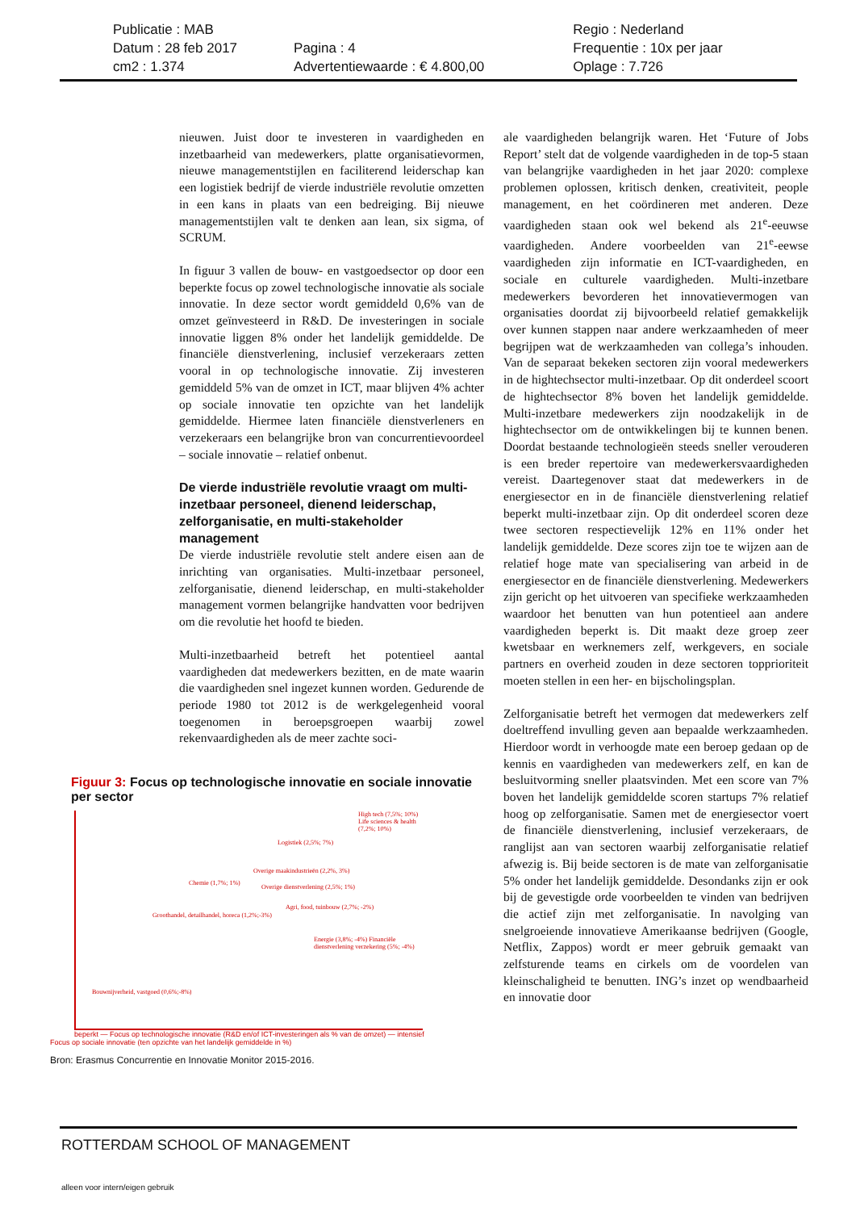Publicatie : MAB
Datum : 28 feb 2017
cm2 : 1.374
Pagina : 4
Advertentiewaarde : € 4.800,00
Regio : Nederland
Frequentie : 10x per jaar
Oplage : 7.726
nieuwen. Juist door te investeren in vaardigheden en inzetbaarheid van medewerkers, platte organisatievormen, nieuwe managementstijlen en faciliterend leiderschap kan een logistiek bedrijf de vierde industriële revolutie omzetten in een kans in plaats van een bedreiging. Bij nieuwe managementstijlen valt te denken aan lean, six sigma, of SCRUM.
In figuur 3 vallen de bouw- en vastgoedsector op door een beperkte focus op zowel technologische innovatie als sociale innovatie. In deze sector wordt gemiddeld 0,6% van de omzet geïnvesteerd in R&D. De investeringen in sociale innovatie liggen 8% onder het landelijk gemiddelde. De financiële dienstverlening, inclusief verzekeraars zetten vooral in op technologische innovatie. Zij investeren gemiddeld 5% van de omzet in ICT, maar blijven 4% achter op sociale innovatie ten opzichte van het landelijk gemiddelde. Hiermee laten financiële dienstverleners en verzekeraars een belangrijke bron van concurrentievoordeel – sociale innovatie – relatief onbenut.
De vierde industriële revolutie vraagt om multi-inzetbaar personeel, dienend leiderschap, zelforganisatie, en multi-stakeholder management
De vierde industriële revolutie stelt andere eisen aan de inrichting van organisaties. Multi-inzetbaar personeel, zelforganisatie, dienend leiderschap, en multi-stakeholder management vormen belangrijke handvatten voor bedrijven om die revolutie het hoofd te bieden.
Multi-inzetbaarheid betreft het potentieel aantal vaardigheden dat medewerkers bezitten, en de mate waarin die vaardigheden snel ingezet kunnen worden. Gedurende de periode 1980 tot 2012 is de werkgelegenheid vooral toegenomen in beroepsgroepen waarbij zowel rekenvaardigheden als de meer zachte soci-
ale vaardigheden belangrijk waren. Het ‘Future of Jobs Report’ stelt dat de volgende vaardigheden in de top-5 staan van belangrijke vaardigheden in het jaar 2020: complexe problemen oplossen, kritisch denken, creativiteit, people management, en het coördineren met anderen. Deze vaardigheden staan ook wel bekend als 21<sup>e</sup>-eeuwse vaardigheden. Andere voorbeelden van 21<sup>e</sup>-eewse vaardigheden zijn informatie en ICT-vaardigheden, en sociale en culturele vaardigheden. Multi-inzetbare medewerkers bevorderen het innovatievermogen van organisaties doordat zij bijvoorbeeld relatief gemakkelijk over kunnen stappen naar andere werkzaamheden of meer begrijpen wat de werkzaamheden van collega’s inhouden. Van de separaat bekeken sectoren zijn vooral medewerkers in de hightechsector multi-inzetbaar. Op dit onderdeel scoort de hightechsector 8% boven het landelijk gemiddelde. Multi-inzetbare medewerkers zijn noodzakelijk in de hightechsector om de ontwikkelingen bij te kunnen benen. Doordat bestaande technologieën steeds sneller verouderen is een breder repertoire van medewerkersvaardigheden vereist. Daartegenover staat dat medewerkers in de energiesector en in de financiële dienstverlening relatief beperkt multi-inzetbaar zijn. Op dit onderdeel scoren deze twee sectoren respectievelijk 12% en 11% onder het landelijk gemiddelde. Deze scores zijn toe te wijzen aan de relatief hoge mate van specialisering van arbeid in de energiesector en de financiële dienstverlening. Medewerkers zijn gericht op het uitvoeren van specifieke werkzaamheden waardoor het benutten van hun potentieel aan andere vaardigheden beperkt is. Dit maakt deze groep zeer kwetsbaar en werknemers zelf, werkgevers, en sociale partners en overheid zouden in deze sectoren topprioriteit moeten stellen in een her- en bijscholingsplan.
Zelforganisatie betreft het vermogen dat medewerkers zelf doeltreffend invulling geven aan bepaalde werkzaamheden. Hierdoor wordt in verhoogde mate een beroep gedaan op de kennis en vaardigheden van medewerkers zelf, en kan de besluitvorming sneller plaatsvinden. Met een score van 7% boven het landelijk gemiddelde scoren startups 7% relatief hoog op zelforganisatie. Samen met de energiesector voert de financiële dienstverlening, inclusief verzekeraars, de ranglijst aan van sectoren waarbij zelforganisatie relatief afwezig is. Bij beide sectoren is de mate van zelforganisatie 5% onder het landelijk gemiddelde. Desondanks zijn er ook bij de gevestigde orde voorbeelden te vinden van bedrijven die actief zijn met zelforganisatie. In navolging van snelgroeiende innovatieve Amerikaanse bedrijven (Google, Netflix, Zappos) wordt er meer gebruik gemaakt van zelfsturende teams en cirkels om de voordelen van kleinschaligheid te benutten. ING’s inzet op wendbaarheid en innovatie door
Figuur 3: Focus op technologische innovatie en sociale innovatie per sector
High tech (7,5%; 10%) Life sciences & health (7,2%; 10%)
Logistiek (2,5%; 7%)
Overige maakindustrieën (2,2%, 3%)
Chemie (1,7%; 1%)
Overige dienstverlening (2,5%; 1%)
Agri, food, tuinbouw (2,7%; -2%)
Groothandel, detailhandel, horeca (1,2%;-3%)
Energie (3,8%; -4%) Financiële dienstverlening verzekering (5%; -4%)
Bouwnijverheid, vastgoed (0,6%;-8%)
beperkt — Focus op technologische innovatie (R&D en/of ICT-investeringen als % van de omzet) — intensief
Focus op sociale innovatie (ten opzichte van het landelijk gemiddelde in %)
Bron: Erasmus Concurrentie en Innovatie Monitor 2015-2016.
ROTTERDAM SCHOOL OF MANAGEMENT
alleen voor intern/eigen gebruik